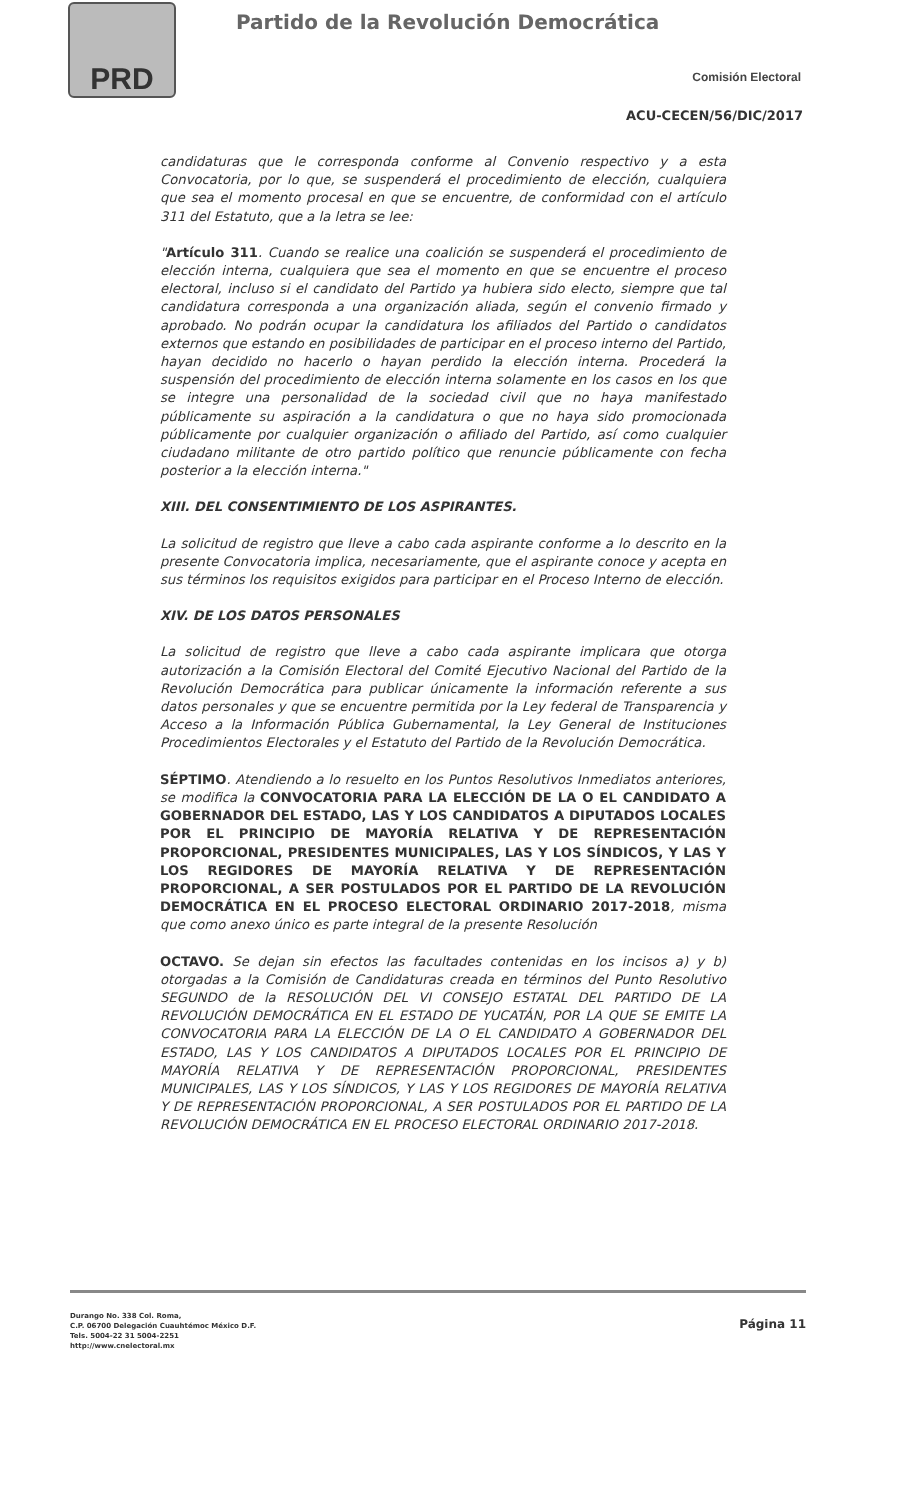PRD
Partido de la Revolución Democrática
Comisión Electoral
ACU-CECEN/56/DIC/2017
candidaturas que le corresponda conforme al Convenio respectivo y a esta Convocatoria, por lo que, se suspenderá el procedimiento de elección, cualquiera que sea el momento procesal en que se encuentre, de conformidad con el artículo 311 del Estatuto, que a la letra se lee:
"Artículo 311. Cuando se realice una coalición se suspenderá el procedimiento de elección interna, cualquiera que sea el momento en que se encuentre el proceso electoral, incluso si el candidato del Partido ya hubiera sido electo, siempre que tal candidatura corresponda a una organización aliada, según el convenio firmado y aprobado. No podrán ocupar la candidatura los afiliados del Partido o candidatos externos que estando en posibilidades de participar en el proceso interno del Partido, hayan decidido no hacerlo o hayan perdido la elección interna. Procederá la suspensión del procedimiento de elección interna solamente en los casos en los que se integre una personalidad de la sociedad civil que no haya manifestado públicamente su aspiración a la candidatura o que no haya sido promocionada públicamente por cualquier organización o afiliado del Partido, así como cualquier ciudadano militante de otro partido político que renuncie públicamente con fecha posterior a la elección interna."
XIII. DEL CONSENTIMIENTO DE LOS ASPIRANTES.
La solicitud de registro que lleve a cabo cada aspirante conforme a lo descrito en la presente Convocatoria implica, necesariamente, que el aspirante conoce y acepta en sus términos los requisitos exigidos para participar en el Proceso Interno de elección.
XIV. DE LOS DATOS PERSONALES
La solicitud de registro que lleve a cabo cada aspirante implicara que otorga autorización a la Comisión Electoral del Comité Ejecutivo Nacional del Partido de la Revolución Democrática para publicar únicamente la información referente a sus datos personales y que se encuentre permitida por la Ley federal de Transparencia y Acceso a la Información Pública Gubernamental, la Ley General de Instituciones Procedimientos Electorales y el Estatuto del Partido de la Revolución Democrática.
SÉPTIMO. Atendiendo a lo resuelto en los Puntos Resolutivos Inmediatos anteriores, se modifica la CONVOCATORIA PARA LA ELECCIÓN DE LA O EL CANDIDATO A GOBERNADOR DEL ESTADO, LAS Y LOS CANDIDATOS A DIPUTADOS LOCALES POR EL PRINCIPIO DE MAYORÍA RELATIVA Y DE REPRESENTACIÓN PROPORCIONAL, PRESIDENTES MUNICIPALES, LAS Y LOS SÍNDICOS, Y LAS Y LOS REGIDORES DE MAYORÍA RELATIVA Y DE REPRESENTACIÓN PROPORCIONAL, A SER POSTULADOS POR EL PARTIDO DE LA REVOLUCIÓN DEMOCRÁTICA EN EL PROCESO ELECTORAL ORDINARIO 2017-2018, misma que como anexo único es parte integral de la presente Resolución
OCTAVO. Se dejan sin efectos las facultades contenidas en los incisos a) y b) otorgadas a la Comisión de Candidaturas creada en términos del Punto Resolutivo SEGUNDO de la RESOLUCIÓN DEL VI CONSEJO ESTATAL DEL PARTIDO DE LA REVOLUCIÓN DEMOCRÁTICA EN EL ESTADO DE YUCATÁN, POR LA QUE SE EMITE LA CONVOCATORIA PARA LA ELECCIÓN DE LA O EL CANDIDATO A GOBERNADOR DEL ESTADO, LAS Y LOS CANDIDATOS A DIPUTADOS LOCALES POR EL PRINCIPIO DE MAYORÍA RELATIVA Y DE REPRESENTACIÓN PROPORCIONAL, PRESIDENTES MUNICIPALES, LAS Y LOS SÍNDICOS, Y LAS Y LOS REGIDORES DE MAYORÍA RELATIVA Y DE REPRESENTACIÓN PROPORCIONAL, A SER POSTULADOS POR EL PARTIDO DE LA REVOLUCIÓN DEMOCRÁTICA EN EL PROCESO ELECTORAL ORDINARIO 2017-2018.
Durango No. 338 Col. Roma,
C.P. 06700 Delegación Cuauhtémoc México D.F.
Tels. 5004-22 31 5004-2251
http://www.cnelectoral.mx
Página 11